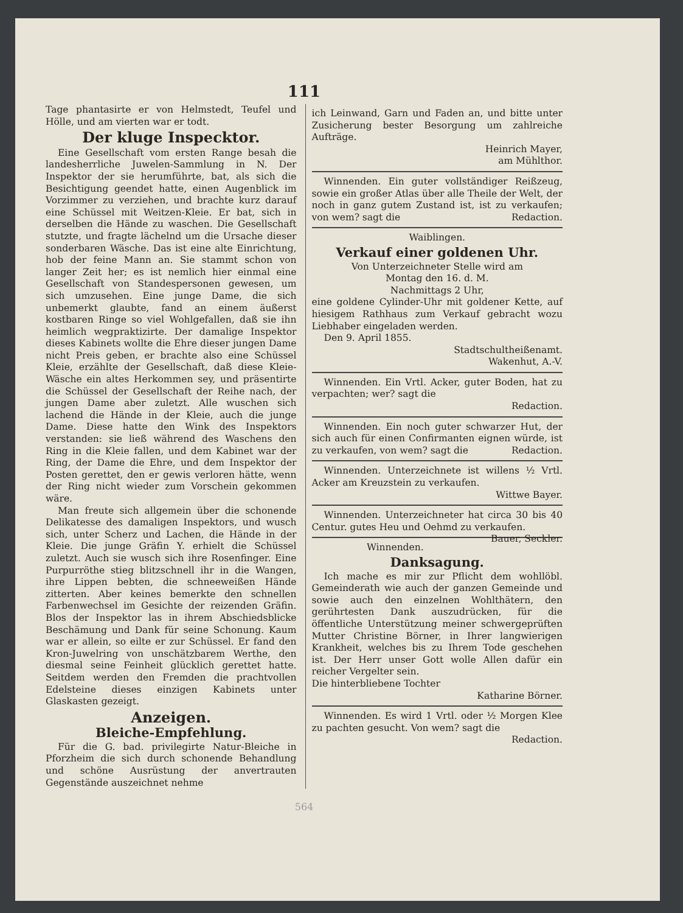111
Tage phantasirte er von Helmstedt, Teufel und Hölle, und am vierten war er todt.
Der kluge Inspecktor.
Eine Gesellschaft vom ersten Range besah die landesherrliche Juwelen-Sammlung in N. Der Inspektor der sie herumführte, bat, als sich die Besichtigung geendet hatte, einen Augenblick im Vorzimmer zu verziehen, und brachte kurz darauf eine Schüssel mit Weitzen-Kleie. Er bat, sich in derselben die Hände zu waschen. Die Gesellschaft stutzte, und fragte lächelnd um die Ursache dieser sonderbaren Wäsche. Das ist eine alte Einrichtung, hob der feine Mann an. Sie stammt schon von langer Zeit her; es ist nemlich hier einmal eine Gesellschaft von Standespersonen gewesen, um sich umzusehen. Eine junge Dame, die sich unbemerkt glaubte, fand an einem äußerst kostbaren Ringe so viel Wohlgefallen, daß sie ihn heimlich wegpraktizirte. Der damalige Inspektor dieses Kabinets wollte die Ehre dieser jungen Dame nicht Preis geben, er brachte also eine Schüssel Kleie, erzählte der Gesellschaft, daß diese Kleie-Wäsche ein altes Herkommen sey, und präsentirte die Schüssel der Gesellschaft der Reihe nach, der jungen Dame aber zuletzt. Alle wuschen sich lachend die Hände in der Kleie, auch die junge Dame. Diese hatte den Wink des Inspektors verstanden: sie ließ während des Waschens den Ring in die Kleie fallen, und dem Kabinet war der Ring, der Dame die Ehre, und dem Inspektor der Posten gerettet, den er gewis verloren hätte, wenn der Ring nicht wieder zum Vorschein gekommen wäre.
Man freute sich allgemein über die schonende Delikatesse des damaligen Inspektors, und wusch sich, unter Scherz und Lachen, die Hände in der Kleie. Die junge Gräfin Y. erhielt die Schüssel zuletzt. Auch sie wusch sich ihre Rosenfinger. Eine Purpurröthe stieg blitzschnell ihr in die Wangen, ihre Lippen bebten, die schneeweißen Hände zitterten. Aber keines bemerkte den schnellen Farbenwechsel im Gesichte der reizenden Gräfin. Blos der Inspektor las in ihrem Abschiedsblicke Beschämung und Dank für seine Schonung. Kaum war er allein, so eilte er zur Schüssel. Er fand den Kron-Juwelring von unschätzbarem Werthe, den diesmal seine Feinheit glücklich gerettet hatte. Seitdem werden den Fremden die prachtvollen Edelsteine dieses einzigen Kabinets unter Glaskasten gezeigt.
Anzeigen.
Bleiche-Empfehlung.
Für die G. bad. privilegirte Natur-Bleiche in Pforzheim die sich durch schonende Behandlung und schöne Ausrüstung der anvertrauten Gegenstände auszeichnet nehme
ich Leinwand, Garn und Faden an, und bitte unter Zusicherung bester Besorgung um zahlreiche Aufträge.
Heinrich Mayer,
am Mühlthor.
Winnenden. Ein guter vollständiger Reißzeug, sowie ein großer Atlas über alle Theile der Welt, der noch in ganz gutem Zustand ist, ist zu verkaufen; von wem? sagt die Redaction.
Waiblingen.
Verkauf einer goldenen Uhr.
Von Unterzeichneter Stelle wird am
Montag den 16. d. M.
Nachmittags 2 Uhr,
eine goldene Cylinder-Uhr mit goldener Kette, auf hiesigem Rathhaus zum Verkauf gebracht wozu Liebhaber eingeladen werden.
Den 9. April 1855.
Stadtschultheißenamt.
Wakenhut, A.-V.
Winnenden. Ein Vrtl. Acker, guter Boden, hat zu verpachten; wer? sagt die
Redaction.
Winnenden. Ein noch guter schwarzer Hut, der sich auch für einen Confirmanten eignen würde, ist zu verkaufen, von wem? sagt die Redaction.
Winnenden. Unterzeichnete ist willens ½ Vrtl. Acker am Kreuzstein zu verkaufen.
Wittwe Bayer.
Winnenden. Unterzeichneter hat circa 30 bis 40 Centur. gutes Heu und Oehmd zu verkaufen. Bauer, Seckler.
Winnenden.
Danksagung.
Ich mache es mir zur Pflicht dem wohllöbl. Gemeinderath wie auch der ganzen Gemeinde und sowie auch den einzelnen Wohlthätern, den gerührtesten Dank auszudrücken, für die öffentliche Unterstützung meiner schwergeprüften Mutter Christine Börner, in Ihrer langwierigen Krankheit, welches bis zu Ihrem Tode geschehen ist. Der Herr unser Gott wolle Allen dafür ein reicher Vergelter sein.
Die hinterbliebene Tochter
Katharine Börner.
Winnenden. Es wird 1 Vrtl. oder ½ Morgen Klee zu pachten gesucht. Von wem? sagt die Redaction.
564